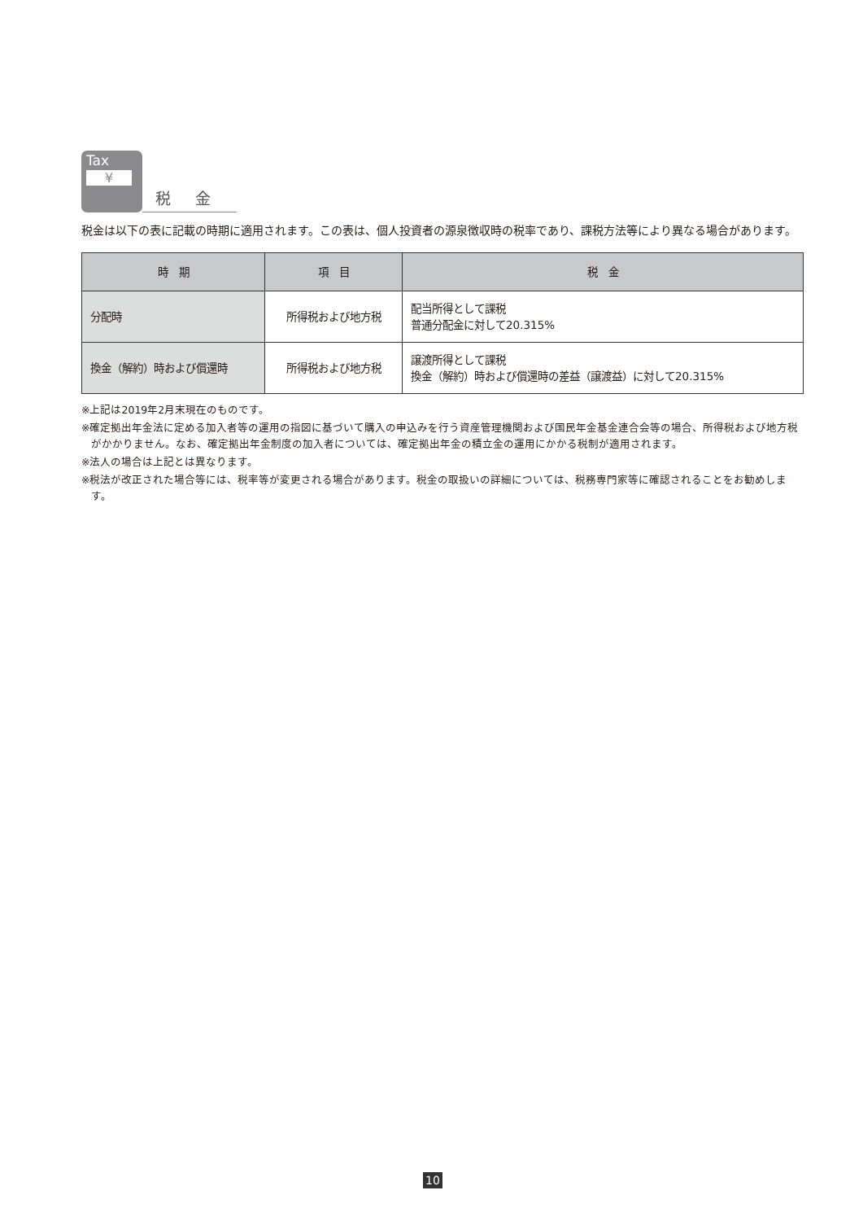Tax
¥
税 金
税金は以下の表に記載の時期に適用されます。この表は、個人投資者の源泉徴収時の税率であり、課税方法等により異なる場合があります。
| 時 期 | 項 目 | 税 金 |
| --- | --- | --- |
| 分配時 | 所得税および地方税 | 配当所得として課税 普通分配金に対して20.315% |
| 換金（解約）時および償還時 | 所得税および地方税 | 譲渡所得として課税 換金（解約）時および償還時の差益（譲渡益）に対して20.315% |
※上記は2019年2月末現在のものです。
※確定拠出年金法に定める加入者等の運用の指図に基づいて購入の申込みを行う資産管理機関および国民年金基金連合会等の場合、所得税および地方税がかかりません。なお、確定拠出年金制度の加入者については、確定拠出年金の積立金の運用にかかる税制が適用されます。
※法人の場合は上記とは異なります。
※税法が改正された場合等には、税率等が変更される場合があります。税金の取扱いの詳細については、税務専門家等に確認されることをお勧めします。
10